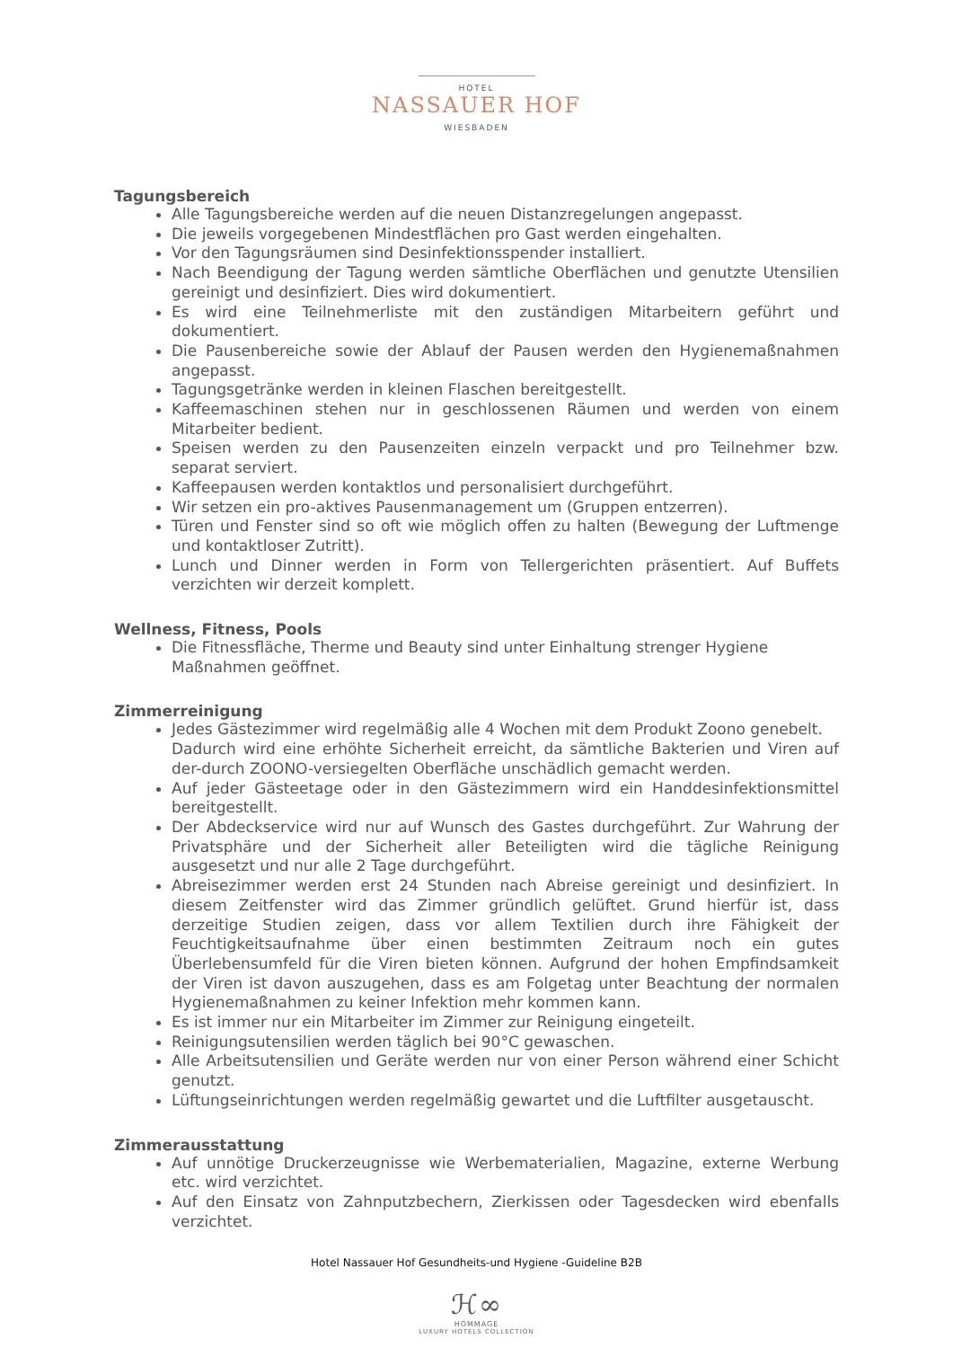HOTEL
NASSAUER HOF
WIESBADEN
Tagungsbereich
Alle Tagungsbereiche werden auf die neuen Distanzregelungen angepasst.
Die jeweils vorgegebenen Mindestflächen pro Gast werden eingehalten.
Vor den Tagungsräumen sind Desinfektionsspender installiert.
Nach Beendigung der Tagung werden sämtliche Oberflächen und genutzte Utensilien gereinigt und desinfiziert. Dies wird dokumentiert.
Es wird eine Teilnehmerliste mit den zuständigen Mitarbeitern geführt und dokumentiert.
Die Pausenbereiche sowie der Ablauf der Pausen werden den Hygienemaßnahmen angepasst.
Tagungsgetränke werden in kleinen Flaschen bereitgestellt.
Kaffeemaschinen stehen nur in geschlossenen Räumen und werden von einem Mitarbeiter bedient.
Speisen werden zu den Pausenzeiten einzeln verpackt und pro Teilnehmer bzw. separat serviert.
Kaffeepausen werden kontaktlos und personalisiert durchgeführt.
Wir setzen ein pro-aktives Pausenmanagement um (Gruppen entzerren).
Türen und Fenster sind so oft wie möglich offen zu halten (Bewegung der Luftmenge und kontaktloser Zutritt).
Lunch und Dinner werden in Form von Tellergerichten präsentiert. Auf Buffets verzichten wir derzeit komplett.
Wellness, Fitness, Pools
Die Fitnessfläche, Therme und Beauty sind unter Einhaltung strenger Hygiene Maßnahmen geöffnet.
Zimmerreinigung
Jedes Gästezimmer wird regelmäßig alle 4 Wochen mit dem Produkt Zoono genebelt.
Dadurch wird eine erhöhte Sicherheit erreicht, da sämtliche Bakterien und Viren auf der-durch ZOONO-versiegelten Oberfläche unschädlich gemacht werden.
Auf jeder Gästeetage oder in den Gästezimmern wird ein Handdesinfektionsmittel bereitgestellt.
Der Abdeckservice wird nur auf Wunsch des Gastes durchgeführt. Zur Wahrung der Privatsphäre und der Sicherheit aller Beteiligten wird die tägliche Reinigung ausgesetzt und nur alle 2 Tage durchgeführt.
Abreisezimmer werden erst 24 Stunden nach Abreise gereinigt und desinfiziert. In diesem Zeitfenster wird das Zimmer gründlich gelüftet. Grund hierfür ist, dass derzeitige Studien zeigen, dass vor allem Textilien durch ihre Fähigkeit der Feuchtigkeitsaufnahme über einen bestimmten Zeitraum noch ein gutes Überlebensumfeld für die Viren bieten können. Aufgrund der hohen Empfindsamkeit der Viren ist davon auszugehen, dass es am Folgetag unter Beachtung der normalen Hygienemaßnahmen zu keiner Infektion mehr kommen kann.
Es ist immer nur ein Mitarbeiter im Zimmer zur Reinigung eingeteilt.
Reinigungsutensilien werden täglich bei 90°C gewaschen.
Alle Arbeitsutensilien und Geräte werden nur von einer Person während einer Schicht genutzt.
Lüftungseinrichtungen werden regelmäßig gewartet und die Luftfilter ausgetauscht.
Zimmerausstattung
Auf unnötige Druckerzeugnisse wie Werbematerialien, Magazine, externe Werbung etc. wird verzichtet.
Auf den Einsatz von Zahnputzbechern, Zierkissen oder Tagesdecken wird ebenfalls verzichtet.
Hotel Nassauer Hof Gesundheits-und Hygiene -Guideline B2B
ℋ∞
HOMMAGE
LUXURY HOTELS COLLECTION